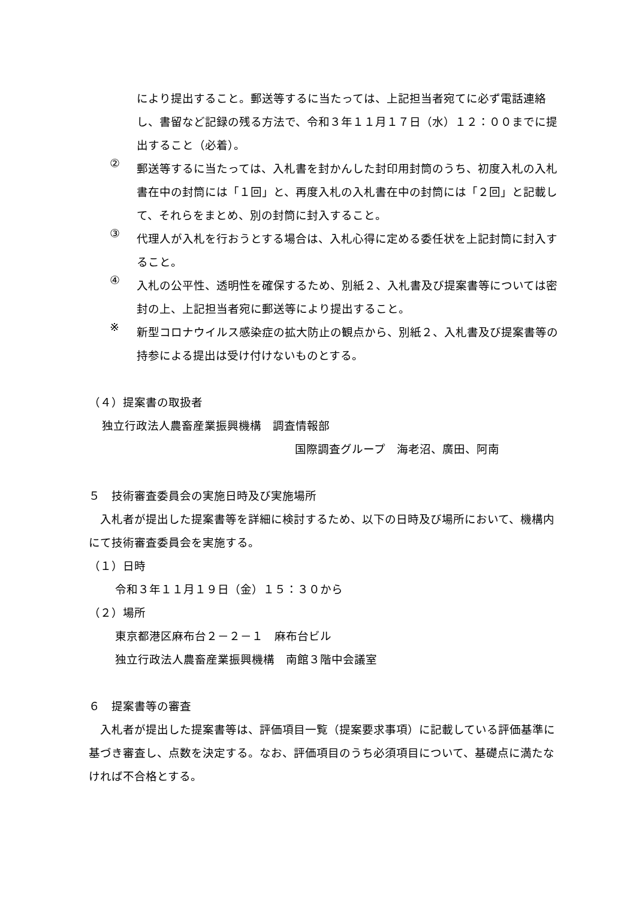により提出すること。郵送等するに当たっては、上記担当者宛てに必ず電話連絡し、書留など記録の残る方法で、令和３年１１月１７日（水）１２：００までに提出すること（必着）。
②
郵送等するに当たっては、入札書を封かんした封印用封筒のうち、初度入札の入札書在中の封筒には「１回」と、再度入札の入札書在中の封筒には「２回」と記載して、それらをまとめ、別の封筒に封入すること。
③
代理人が入札を行おうとする場合は、入札心得に定める委任状を上記封筒に封入すること。
④
入札の公平性、透明性を確保するため、別紙２、入札書及び提案書等については密封の上、上記担当者宛に郵送等により提出すること。
※
新型コロナウイルス感染症の拡大防止の観点から、別紙２、入札書及び提案書等の持参による提出は受け付けないものとする。
（４）提案書の取扱者
独立行政法人農畜産業振興機構　調査情報部
国際調査グループ　海老沼、廣田、阿南
５　技術審査委員会の実施日時及び実施場所
　入札者が提出した提案書等を詳細に検討するため、以下の日時及び場所において、機構内にて技術審査委員会を実施する。
（１）日時
令和３年１１月１９日（金）１５：３０から
（２）場所
東京都港区麻布台２－２－１　麻布台ビル
独立行政法人農畜産業振興機構　南館３階中会議室
６　提案書等の審査
　入札者が提出した提案書等は、評価項目一覧（提案要求事項）に記載している評価基準に基づき審査し、点数を決定する。なお、評価項目のうち必須項目について、基礎点に満たなければ不合格とする。